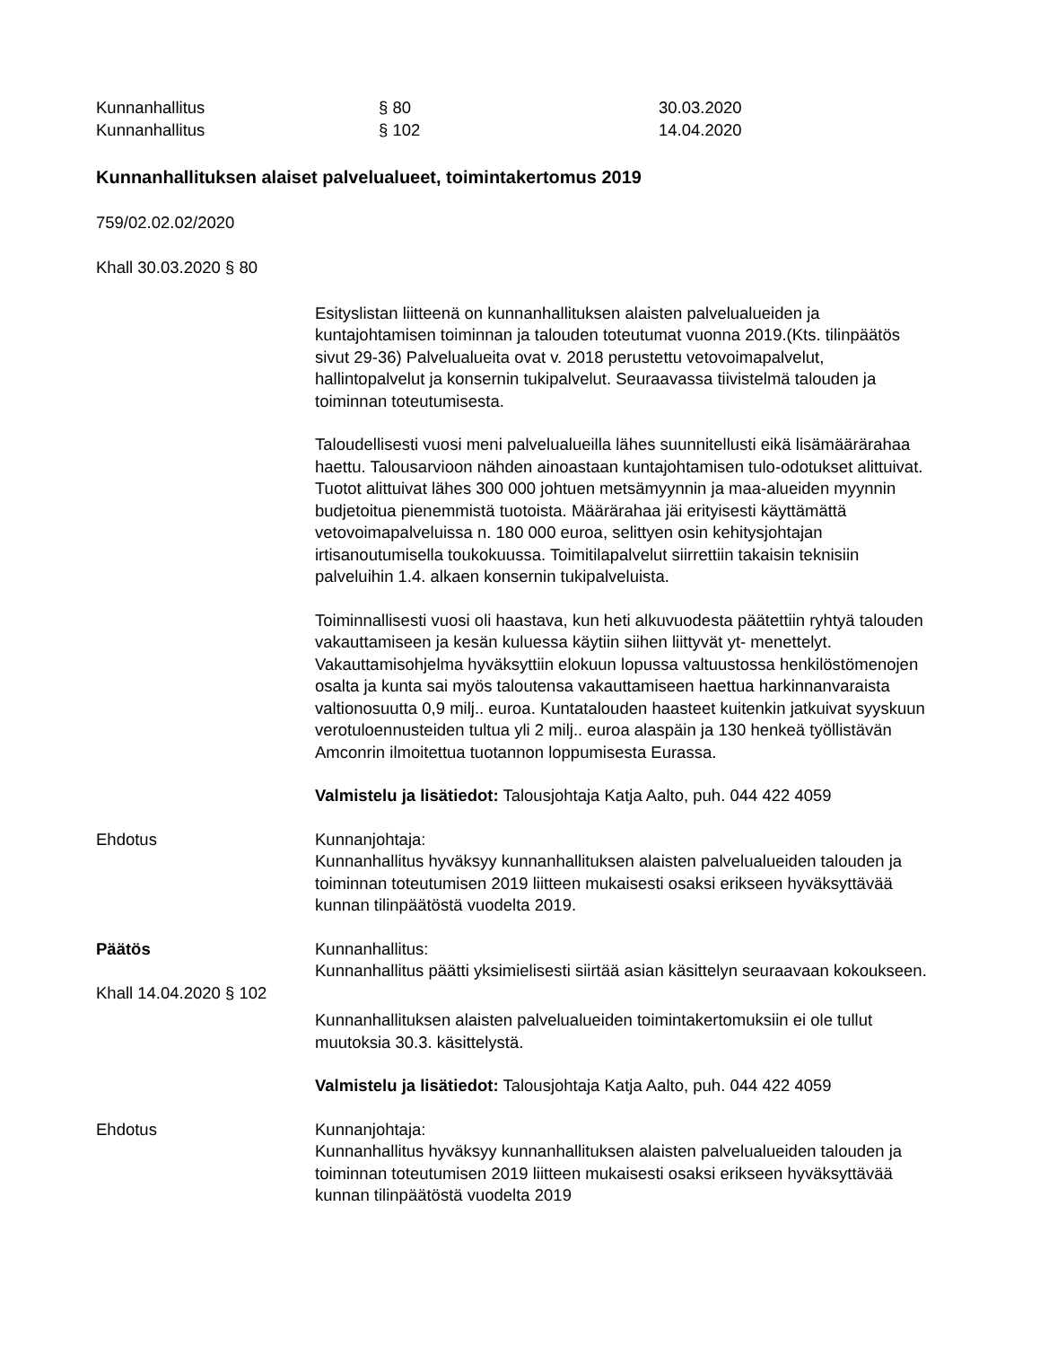Kunnanhallitus
§ 80
30.03.2020
Kunnanhallitus
§ 102
14.04.2020
Kunnanhallituksen alaiset palvelualueet, toimintakertomus 2019
759/02.02.02/2020
Khall 30.03.2020 § 80
Esityslistan liitteenä on kunnanhallituksen alaisten palvelualueiden ja kuntajohtamisen toiminnan ja talouden toteutumat vuonna 2019.(Kts. tilinpäätös sivut 29-36) Palvelualueita ovat v. 2018 perustettu vetovoimapalvelut, hallintopalvelut ja konsernin tukipalvelut. Seuraavassa tiivistelmä talouden ja toiminnan toteutumisesta.
Taloudellisesti vuosi meni palvelualueilla lähes suunnitellusti eikä lisämäärärahaa haettu. Talousarvioon nähden ainoastaan kuntajohtamisen tulo-odotukset alittuivat. Tuotot alittuivat lähes 300 000 johtuen metsämyynnin ja maa-alueiden myynnin budjetoitua pienemmistä tuotoista. Määrärahaa jäi erityisesti käyttämättä vetovoimapalveluissa n. 180 000 euroa, selittyen osin kehitysjohtajan irtisanoutumisella toukokuussa. Toimitilapalvelut siirrettiin takaisin teknisiin palveluihin 1.4. alkaen konsernin tukipalveluista.
Toiminnallisesti vuosi oli haastava, kun heti alkuvuodesta päätettiin ryhtyä talouden vakauttamiseen ja kesän kuluessa käytiin siihen liittyvät yt- menettelyt. Vakauttamisohjelma hyväksyttiin elokuun lopussa valtuustossa henkilöstömenojen osalta ja kunta sai myös taloutensa vakauttamiseen haettua harkinnanvaraista valtionosuutta 0,9 milj.. euroa. Kuntatalouden haasteet kuitenkin jatkuivat syyskuun verotuloennusteiden tultua yli 2 milj.. euroa alaspäin ja 130 henkeä työllistävän Amconrin ilmoitettua tuotannon loppumisesta Eurassa.
Valmistelu ja lisätiedot: Talousjohtaja Katja Aalto, puh. 044 422 4059
Ehdotus
Kunnanjohtaja:
Kunnanhallitus hyväksyy kunnanhallituksen alaisten palvelualueiden talouden ja toiminnan toteutumisen 2019 liitteen mukaisesti osaksi erikseen hyväksyttävää kunnan tilinpäätöstä vuodelta 2019.
Päätös
Kunnanhallitus:
Kunnanhallitus päätti yksimielisesti siirtää asian käsittelyn seuraavaan kokoukseen.
Khall 14.04.2020 § 102
Kunnanhallituksen alaisten palvelualueiden toimintakertomuksiin ei ole tullut muutoksia 30.3. käsittelystä.
Valmistelu ja lisätiedot: Talousjohtaja Katja Aalto, puh. 044 422 4059
Ehdotus
Kunnanjohtaja:
Kunnanhallitus hyväksyy kunnanhallituksen alaisten palvelualueiden talouden ja toiminnan toteutumisen 2019 liitteen mukaisesti osaksi erikseen hyväksyttävää kunnan tilinpäätöstä vuodelta 2019